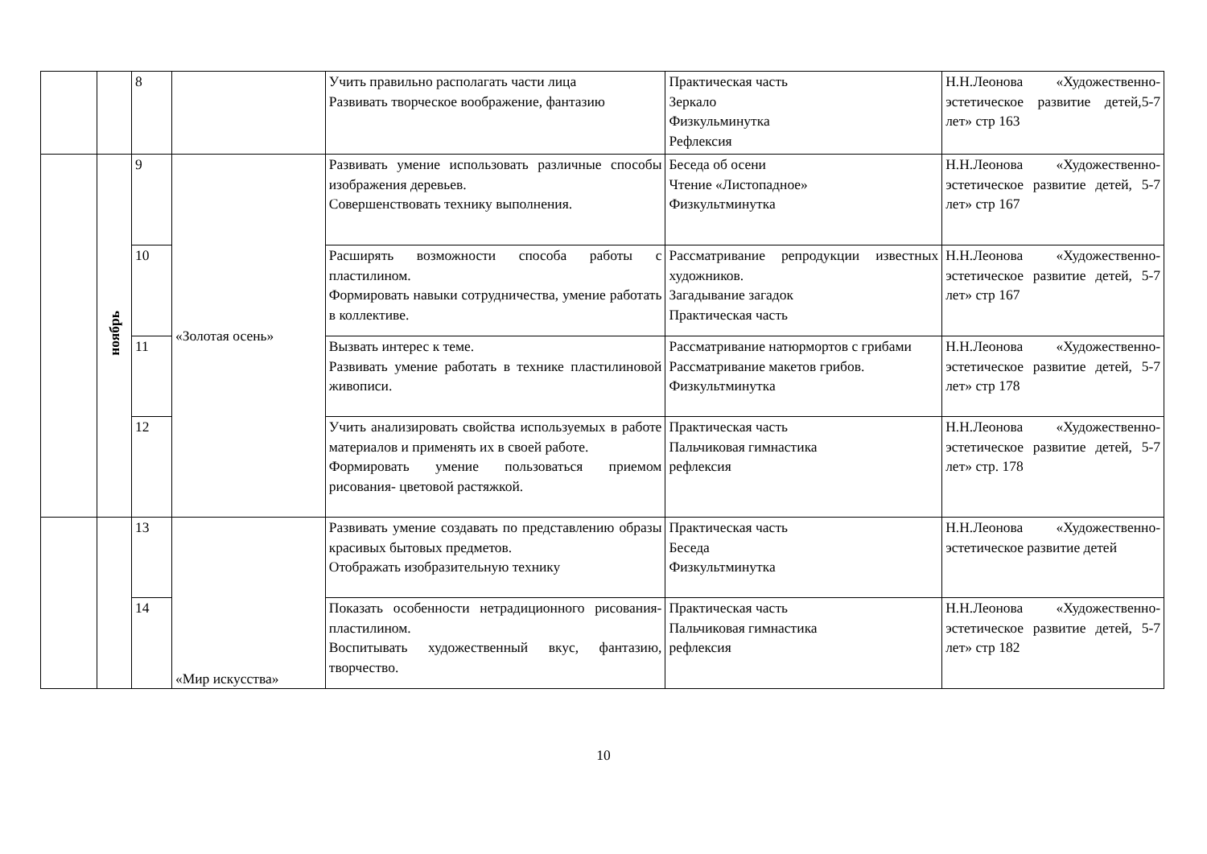| | | 8 | | Учить правильно располагать части лица Развивать творческое воображение, фантазию | Практическая часть Зеркало Физкульминутка Рефлексия | Н.Н.Леонова «Художественно-эстетическое развитие детей,5-7 лет» стр 163 |
| | ноябрь | 9 | «Золотая осень» | Развивать умение использовать различные способы изображения деревьев. Совершенствовать технику выполнения. | Беседа об осени Чтение «Листопадное» Физкультминутка | Н.Н.Леонова «Художественно-эстетическое развитие детей, 5-7 лет» стр 167 |
| | | 10 | | Расширять возможности способа работы с пластилином. Формировать навыки сотрудничества, умение работать в коллективе. | Рассматривание репродукции известных художников. Загадывание загадок Практическая часть | Н.Н.Леонова «Художественно-эстетическое развитие детей, 5-7 лет» стр 167 |
| | | 11 | | Вызвать интерес к теме. Развивать умение работать в технике пластилиновой живописи. | Рассматривание натюрмортов с грибами Рассматривание макетов грибов. Физкультминутка | Н.Н.Леонова «Художественно-эстетическое развитие детей, 5-7 лет» стр 178 |
| | | 12 | | Учить анализировать свойства используемых в работе материалов и применять их в своей работе. Формировать умение пользоваться приемом рисования- цветовой растяжкой. | Практическая часть Пальчиковая гимнастика рефлексия | Н.Н.Леонова «Художественно-эстетическое развитие детей, 5-7 лет» стр. 178 |
| | | 13 | «Мир искусства» | Развивать умение создавать по представлению образы красивых бытовых предметов. Отображать изобразительную технику | Практическая часть Беседа Физкультминутка | Н.Н.Леонова «Художественно-эстетическое развитие детей |
| | | 14 | | Показать особенности нетрадиционного рисования- пластилином. Воспитывать художественный вкус, фантазию, творчество. | Практическая часть Пальчиковая гимнастика рефлексия | Н.Н.Леонова «Художественно-эстетическое развитие детей, 5-7 лет» стр 182 |
10